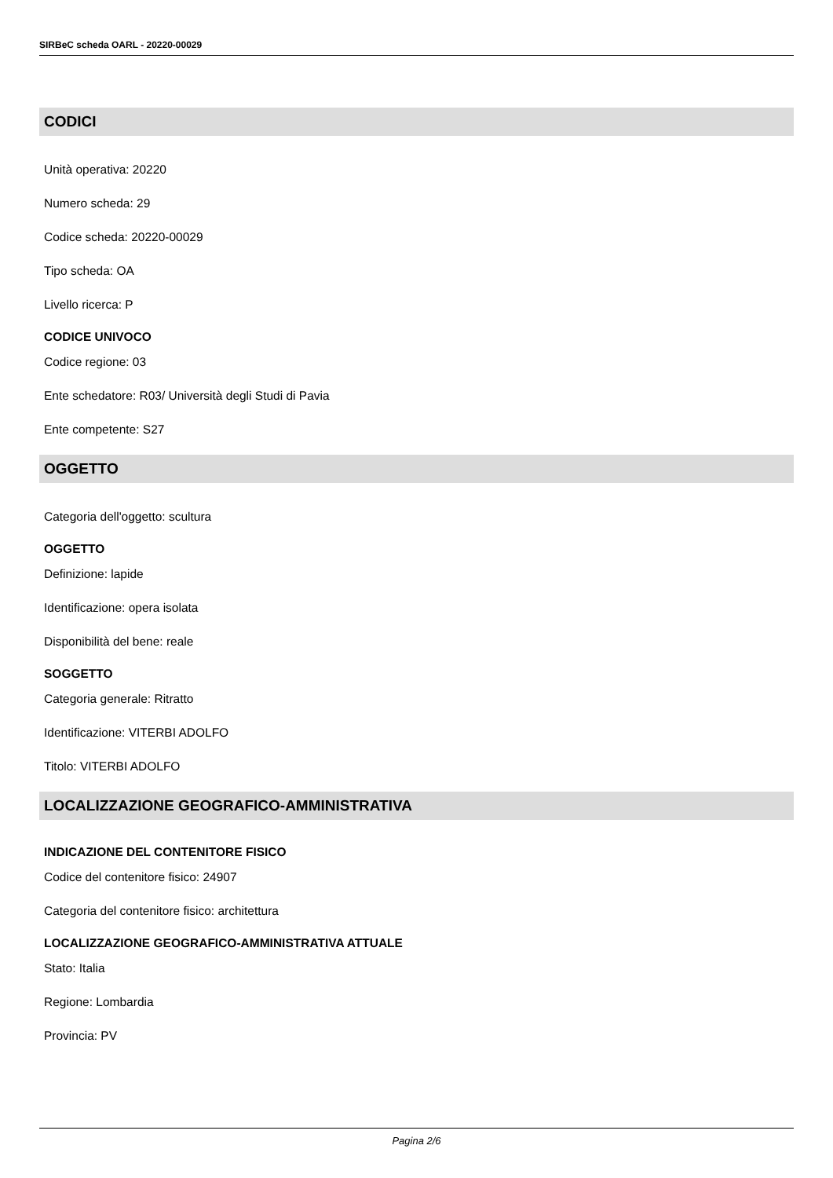SIRBeC scheda OARL - 20220-00029
CODICI
Unità operativa: 20220
Numero scheda: 29
Codice scheda: 20220-00029
Tipo scheda: OA
Livello ricerca: P
CODICE UNIVOCO
Codice regione: 03
Ente schedatore: R03/ Università degli Studi di Pavia
Ente competente: S27
OGGETTO
Categoria dell'oggetto: scultura
OGGETTO
Definizione: lapide
Identificazione: opera isolata
Disponibilità del bene: reale
SOGGETTO
Categoria generale: Ritratto
Identificazione: VITERBI ADOLFO
Titolo: VITERBI ADOLFO
LOCALIZZAZIONE GEOGRAFICO-AMMINISTRATIVA
INDICAZIONE DEL CONTENITORE FISICO
Codice del contenitore fisico: 24907
Categoria del contenitore fisico: architettura
LOCALIZZAZIONE GEOGRAFICO-AMMINISTRATIVA ATTUALE
Stato: Italia
Regione: Lombardia
Provincia: PV
Pagina 2/6